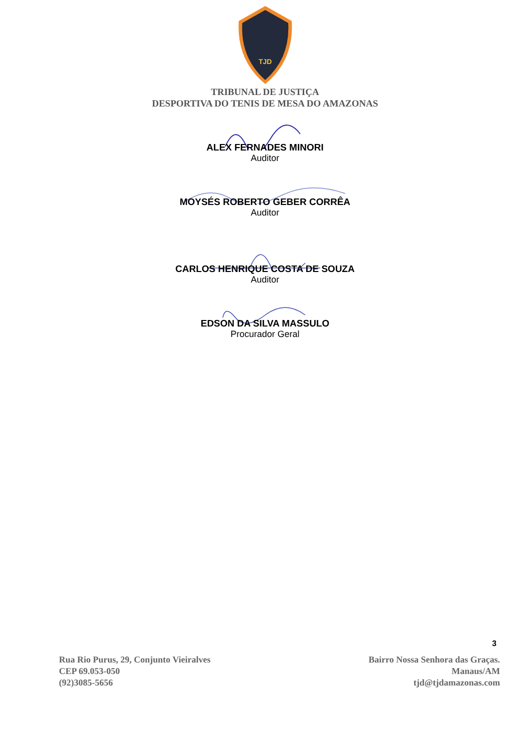TJD
TRIBUNAL DE JUSTIÇA
DESPORTIVA DO TENIS DE MESA DO AMAZONAS
ALEX FERNADES MINORI
Auditor
MOYSÉS ROBERTO GEBER CORRÊA
Auditor
CARLOS HENRIQUE COSTA DE SOUZA
Auditor
EDSON DA SILVA MASSULO
Procurador Geral
3
Rua Rio Purus, 29, Conjunto Vieiralves
CEP 69.053-050
(92)3085-5656
Bairro Nossa Senhora das Graças.
Manaus/AM
tjd@tjdamazonas.com